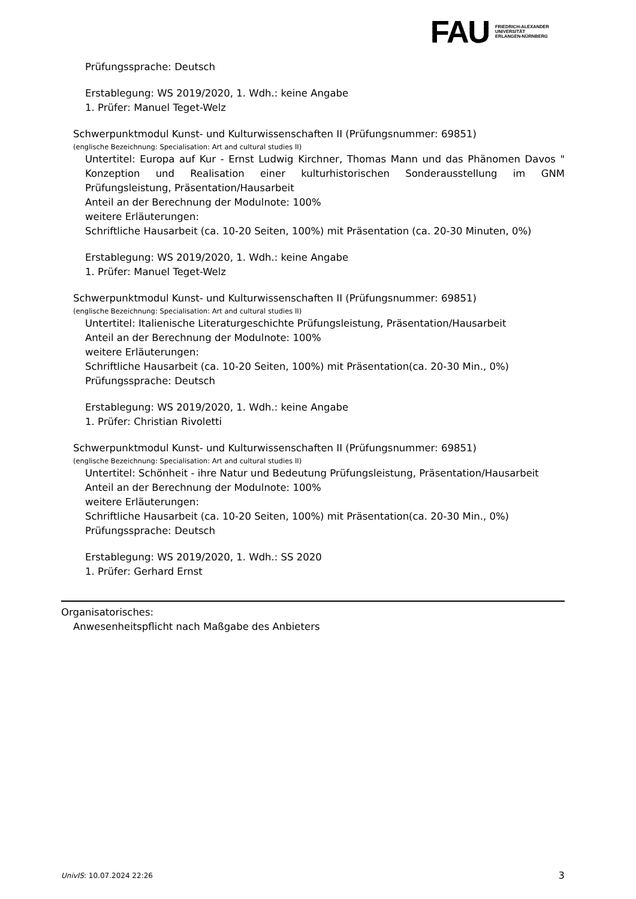FAU
FRIEDRICH-ALEXANDER
UNIVERSITÄT
ERLANGEN-NÜRNBERG
Prüfungssprache: Deutsch
Erstablegung: WS 2019/2020, 1. Wdh.: keine Angabe
1. Prüfer: Manuel Teget-Welz
Schwerpunktmodul Kunst- und Kulturwissenschaften II (Prüfungsnummer: 69851)
(englische Bezeichnung: Specialisation: Art and cultural studies II)
Untertitel: Europa auf Kur - Ernst Ludwig Kirchner, Thomas Mann und das Phänomen Davos " Konzeption und Realisation einer kulturhistorischen Sonderausstellung im GNM Prüfungsleistung, Präsentation/Hausarbeit
Anteil an der Berechnung der Modulnote: 100%
weitere Erläuterungen:
Schriftliche Hausarbeit (ca. 10-20 Seiten, 100%) mit Präsentation (ca. 20-30 Minuten, 0%)
Erstablegung: WS 2019/2020, 1. Wdh.: keine Angabe
1. Prüfer: Manuel Teget-Welz
Schwerpunktmodul Kunst- und Kulturwissenschaften II (Prüfungsnummer: 69851)
(englische Bezeichnung: Specialisation: Art and cultural studies II)
Untertitel: Italienische Literaturgeschichte Prüfungsleistung, Präsentation/Hausarbeit
Anteil an der Berechnung der Modulnote: 100%
weitere Erläuterungen:
Schriftliche Hausarbeit (ca. 10-20 Seiten, 100%) mit Präsentation(ca. 20-30 Min., 0%)
Prüfungssprache: Deutsch
Erstablegung: WS 2019/2020, 1. Wdh.: keine Angabe
1. Prüfer: Christian Rivoletti
Schwerpunktmodul Kunst- und Kulturwissenschaften II (Prüfungsnummer: 69851)
(englische Bezeichnung: Specialisation: Art and cultural studies II)
Untertitel: Schönheit - ihre Natur und Bedeutung Prüfungsleistung, Präsentation/Hausarbeit
Anteil an der Berechnung der Modulnote: 100%
weitere Erläuterungen:
Schriftliche Hausarbeit (ca. 10-20 Seiten, 100%) mit Präsentation(ca. 20-30 Min., 0%)
Prüfungssprache: Deutsch
Erstablegung: WS 2019/2020, 1. Wdh.: SS 2020
1. Prüfer: Gerhard Ernst
Organisatorisches:
Anwesenheitspflicht nach Maßgabe des Anbieters
UnivIS: 10.07.2024 22:26 3